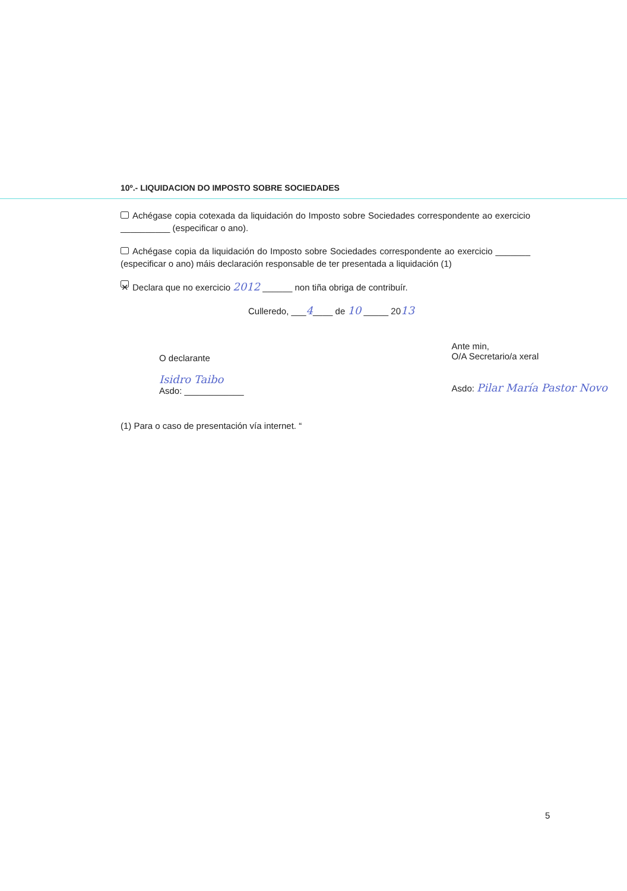10º.- LIQUIDACION DO IMPOSTO SOBRE SOCIEDADES
Achégase copia cotexada da liquidación do Imposto sobre Sociedades correspondente ao exercicio __________ (especificar o ano).
Achégase copia da liquidación do Imposto sobre Sociedades correspondente ao exercicio _______ (especificar o ano) máis declaración responsable de ter presentada a liquidación (1)
✕ Declara que no exercicio 2012 ______ non tiña obriga de contribuír.
Culleredo, ___4____ de 10 _____ 2013
O declarante
Isidro Taibo
Asdo: ____________
Ante min,
O/A Secretario/a xeral
Asdo: Pilar María Pastor Novo
(1) Para o caso de presentación vía internet. “
5